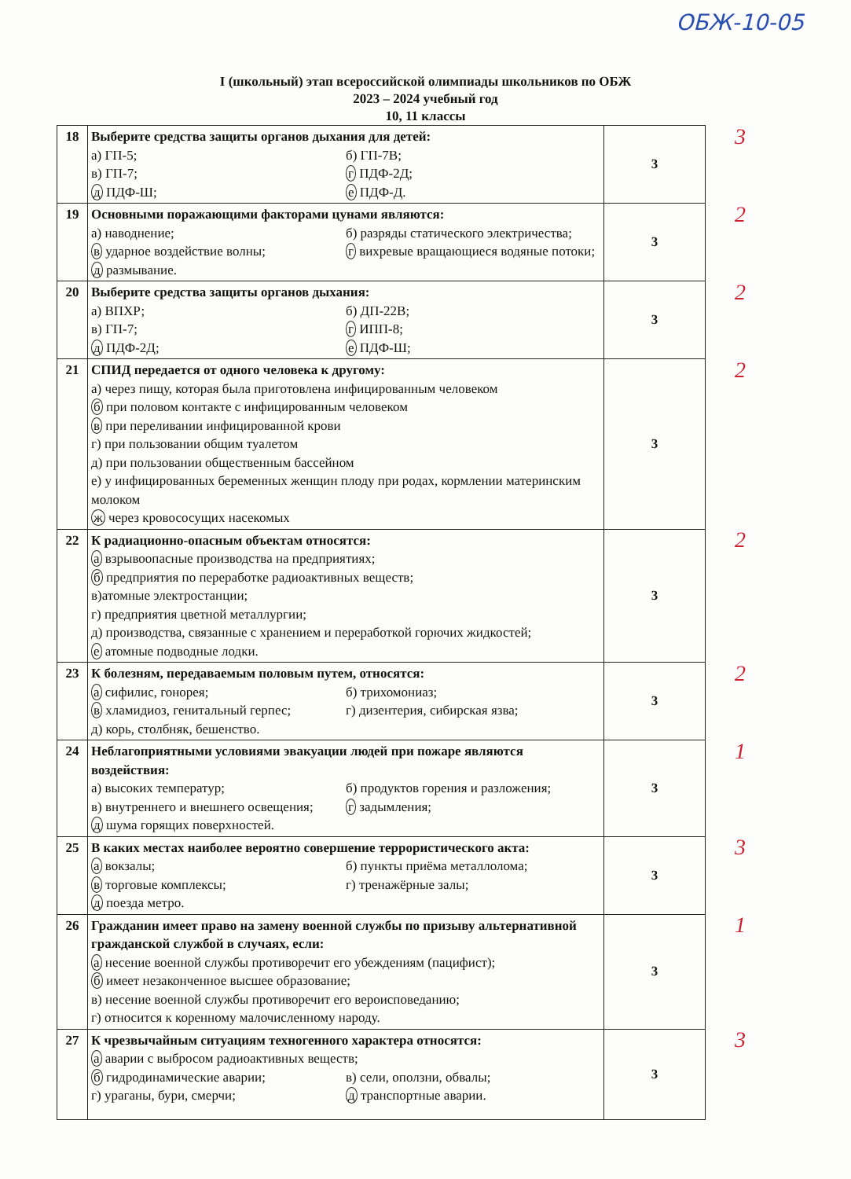ОБЖ-10-05
I (школьный) этап всероссийской олимпиады школьников по ОБЖ
2023 – 2024 учебный год
10, 11 классы
| 18 | Выберите средства защиты органов дыхания для детей: а) ГП-5; б) ГП-7В; в) ГП-7; г ПДФ-2Д; д ПДФ-Ш; е ПДФ-Д. | 3 | 3 |
| 19 | Основными поражающими факторами цунами являются: а) наводнение; б) разряды статического электричества; в ударное воздействие волны; г вихревые вращающиеся водяные потоки; д размывание. | 3 | 2 |
| 20 | Выберите средства защиты органов дыхания: а) ВПХР; б) ДП-22В; в) ГП-7; г ИПП-8; д ПДФ-2Д; е ПДФ-Ш; | 3 | 2 |
| 21 | СПИД передается от одного человека к другому: а) через пищу, которая была приготовлена инфицированным человеком б при половом контакте с инфицированным человеком в при переливании инфицированной крови г) при пользовании общим туалетом д) при пользовании общественным бассейном е) у инфицированных беременных женщин плоду при родах, кормлении материнским молоком ж через кровососущих насекомых | 3 | 2 |
| 22 | К радиационно-опасным объектам относятся: а взрывоопасные производства на предприятиях; б предприятия по переработке радиоактивных веществ; в)атомные электростанции; г) предприятия цветной металлургии; д) производства, связанные с хранением и переработкой горючих жидкостей; е атомные подводные лодки. | 3 | 2 |
| 23 | К болезням, передаваемым половым путем, относятся: а сифилис, гонорея; б) трихомониаз; в хламидиоз, генитальный герпес; г) дизентерия, сибирская язва; д) корь, столбняк, бешенство. | 3 | 2 |
| 24 | Неблагоприятными условиями эвакуации людей при пожаре являются воздействия: а) высоких температур; б) продуктов горения и разложения; в) внутреннего и внешнего освещения; г задымления; д шума горящих поверхностей. | 3 | 1 |
| 25 | В каких местах наиболее вероятно совершение террористического акта: а вокзалы; б) пункты приёма металлолома; в торговые комплексы; г) тренажёрные залы; д поезда метро. | 3 | 3 |
| 26 | Гражданин имеет право на замену военной службы по призыву альтернативной гражданской службой в случаях, если: а несение военной службы противоречит его убеждениям (пацифист); б имеет незаконченное высшее образование; в) несение военной службы противоречит его вероисповеданию; г) относится к коренному малочисленному народу. | 3 | 1 |
| 27 | К чрезвычайным ситуациям техногенного характера относятся: а аварии с выбросом радиоактивных веществ; б гидродинамические аварии; в) сели, оползни, обвалы; г) ураганы, бури, смерчи; д транспортные аварии. | 3 | 3 |